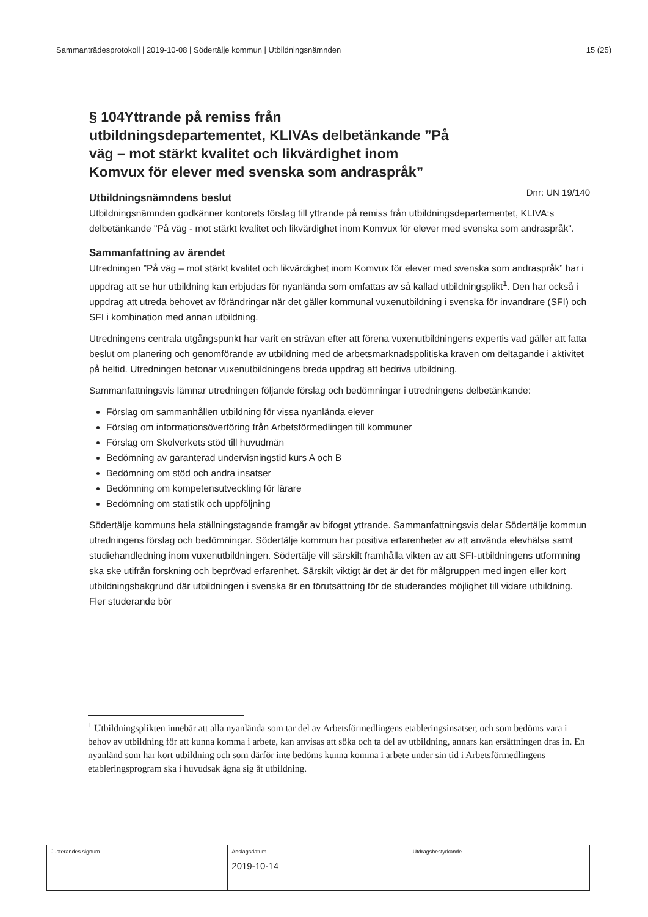Sammanträdesprotokoll | 2019-10-08 | Södertälje kommun | Utbildningsnämnden 15 (25)
Dnr: UN 19/140
§ 104Yttrande på remiss från utbildningsdepartementet, KLIVAs delbetänkande ”På väg – mot stärkt kvalitet och likvärdighet inom Komvux för elever med svenska som andraspråk”
Utbildningsnämndens beslut
Utbildningsnämnden godkänner kontorets förslag till yttrande på remiss från utbildningsdepartementet, KLIVA:s delbetänkande "På väg - mot stärkt kvalitet och likvärdighet inom Komvux för elever med svenska som andraspråk".
Sammanfattning av ärendet
Utredningen ”På väg – mot stärkt kvalitet och likvärdighet inom Komvux för elever med svenska som andraspråk” har i uppdrag att se hur utbildning kan erbjudas för nyanlända som omfattas av så kallad utbildningsplikt<sup>1</sup>. Den har också i uppdrag att utreda behovet av förändringar när det gäller kommunal vuxenutbildning i svenska för invandrare (SFI) och SFI i kombination med annan utbildning.
Utredningens centrala utgångspunkt har varit en strävan efter att förena vuxenutbildningens expertis vad gäller att fatta beslut om planering och genomförande av utbildning med de arbetsmarknadspolitiska kraven om deltagande i aktivitet på heltid. Utredningen betonar vuxenutbildningens breda uppdrag att bedriva utbildning.
Sammanfattningsvis lämnar utredningen följande förslag och bedömningar i utredningens delbetänkande:
Förslag om sammanhållen utbildning för vissa nyanlända elever
Förslag om informationsöverföring från Arbetsförmedlingen till kommuner
Förslag om Skolverkets stöd till huvudmän
Bedömning av garanterad undervisningstid kurs A och B
Bedömning om stöd och andra insatser
Bedömning om kompetensutveckling för lärare
Bedömning om statistik och uppföljning
Södertälje kommuns hela ställningstagande framgår av bifogat yttrande. Sammanfattningsvis delar Södertälje kommun utredningens förslag och bedömningar. Södertälje kommun har positiva erfarenheter av att använda elevhälsa samt studiehandledning inom vuxenutbildningen. Södertälje vill särskilt framhålla vikten av att SFI-utbildningens utformning ska ske utifrån forskning och beprövad erfarenhet. Särskilt viktigt är det är det för målgruppen med ingen eller kort utbildningsbakgrund där utbildningen i svenska är en förutsättning för de studerandes möjlighet till vidare utbildning. Fler studerande bör
<sup>1</sup> Utbildningsplikten innebär att alla nyanlända som tar del av Arbetsförmedlingens etableringsinsatser, och som bedöms vara i behov av utbildning för att kunna komma i arbete, kan anvisas att söka och ta del av utbildning, annars kan ersättningen dras in. En nyanländ som har kort utbildning och som därför inte bedöms kunna komma i arbete under sin tid i Arbetsförmedlingens etableringsprogram ska i huvudsak ägna sig åt utbildning.
| Justerandes signum | Anslagsdatum 2019-10-14 | Utdragsbestyrkande |